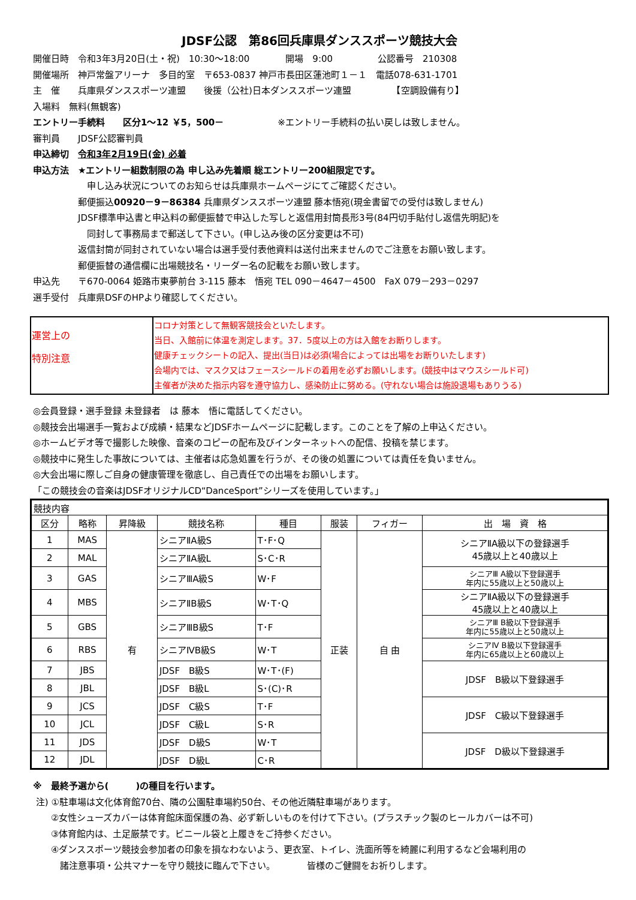JDSF公認　第86回兵庫県ダンススポーツ競技大会
開催日時　令和3年3月20日(土・祝)　10:30～18:00　　　　開場　9:00　　　　　公認番号　210308
開催場所　神戸常盤アリーナ　多目的室　〒653-0837 神戸市長田区蓮池町１－１　電話078-631-1701
主　催　　兵庫県ダンススポーツ連盟　　後援（公社)日本ダンススポーツ連盟　　　　　【空調設備有り】
入場料　無料(無観客)
エントリー手続料　　区分1～12 ￥5，500－　　　　　　※エントリー手続料の払い戻しは致しません。
審判員　　JDSF公認審判員
申込締切　令和3年2月19日(金) 必着
申込方法　★エントリー組数制限の為 申し込み先着順 総エントリー200組限定です。
　　　　　　申し込み状況についてのお知らせは兵庫県ホームページにてご確認ください。
　　　　　郵便振込00920－9－86384 兵庫県ダンススポーツ連盟 藤本悟宛(現金書留での受付は致しません)
　　　　　JDSF標準申込書と申込料の郵便振替で申込した写しと返信用封筒長形3号(84円切手貼付し返信先明記)を
　　　　　　同封して事務局まで郵送して下さい。(申し込み後の区分変更は不可)
　　　　　返信封筒が同封されていない場合は選手受付表他資料は送付出来ませんのでご注意をお願い致します。
　　　　　郵便振替の通信欄に出場競技名・リーダー名の記載をお願い致します。
申込先　　〒670-0064 姫路市東夢前台 3-115 藤本　悟宛 TEL 090－4647－4500　FaX 079－293－0297
選手受付　兵庫県DSFのHPより確認してください。
| 運営上の 特別注意 | コロナ対策として無観客競技会といたします。 当日、入館前に体温を測定します。37．5度以上の方は入館をお断りします。 健康チェックシートの記入、提出(当日)は必須(場合によっては出場をお断りいたします) 会場内では、マスク又はフェースシールドの着用を必ずお願いします。(競技中はマウスシールド可) 主催者が決めた指示内容を遵守協力し、感染防止に努める。(守れない場合は施設退場もありうる) |
◎会員登録・選手登録 未登録者　は 藤本　悟に電話してください。
◎競技会出場選手一覧および成績・結果などJDSFホームページに記載します。このことを了解の上申込ください。
◎ホームビデオ等で撮影した映像、音楽のコピーの配布及びインターネットへの配信、投稿を禁じます。
◎競技中に発生した事故については、主催者は応急処置を行うが、その後の処置については責任を負いません。
◎大会出場に際しご自身の健康管理を徹底し、自己責任での出場をお願いします。
「この競技会の音楽はJDSFオリジナルCD“DanceSport”シリーズを使用しています。」
| 競技内容 | | | | | | | |
| 区分 | 略称 | 昇降級 | 競技名称 | 種目 | 服装 | フィガー | 出 場 資 格 |
| 1 | MAS | 有 | シニアⅡA級S | T･F･Q | 正装 | 自 由 | シニアⅡA級以下の登録選手 45歳以上と40歳以上 |
| 2 | MAL | | シニアⅡA級L | S･C･R | | | |
| 3 | GAS | | シニアⅢA級S | W･F | | | シニアⅢ A級以下登録選手 年内に55歳以上と50歳以上 |
| 4 | MBS | | シニアⅡB級S | W･T･Q | | | シニアⅡA級以下の登録選手 45歳以上と40歳以上 |
| 5 | GBS | | シニアⅢB級S | T･F | | | シニアⅢ B級以下登録選手 年内に55歳以上と50歳以上 |
| 6 | RBS | | シニアⅣB級S | W･T | | | シニアⅣ B級以下登録選手 年内に65歳以上と60歳以上 |
| 7 | JBS | | JDSF B級S | W･T･(F) | | | JDSF B級以下登録選手 |
| 8 | JBL | | JDSF B級L | S･(C)･R | | | |
| 9 | JCS | | JDSF C級S | T･F | | | JDSF C級以下登録選手 |
| 10 | JCL | | JDSF C級L | S･R | | | |
| 11 | JDS | | JDSF D級S | W･T | | | JDSF D級以下登録選手 |
| 12 | JDL | | JDSF D級L | C･R | | | |
※　最終予選から(　　　)の種目を行います。
注) ①駐車場は文化体育館70台、隣の公園駐車場約50台、その他近隣駐車場があります。
　　②女性シューズカバーは体育館床面保護の為、必ず新しいものを付けて下さい。(プラスチック製のヒールカバーは不可)
　　③体育館内は、土足厳禁です。ビニール袋と上履きをご持参ください。
　　④ダンススポーツ競技会参加者の印象を損なわないよう、更衣室、トイレ、洗面所等を綺麗に利用するなど会場利用の
　　　諸注意事項・公共マナーを守り競技に臨んで下さい。　　　　皆様のご健闘をお祈りします。